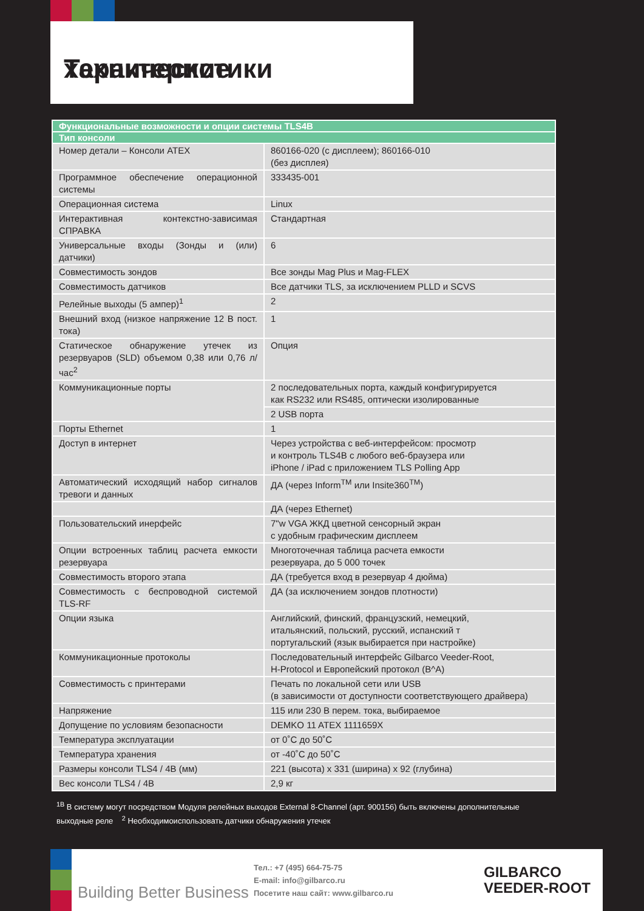Технические характеристики
| Функциональные возможности и опции системы TLS4B | |
| --- | --- |
| Тип консоли | |
| Номер детали – Консоли ATEX | 860166-020 (с дисплеем); 860166-010 (без дисплея) |
| Программное обеспечение операционной системы | 333435-001 |
| Операционная система | Linux |
| Интерактивная контекстно-зависимая СПРАВКА | Стандартная |
| Универсальные входы (Зонды и (или) датчики) | 6 |
| Совместимость зондов | Все зонды Mag Plus и Mag-FLEX |
| Совместимость датчиков | Все датчики TLS, за исключением PLLD и SCVS |
| Релейные выходы (5 ампер)<sup>1</sup> | 2 |
| Внешний вход (низкое напряжение 12 В пост. тока) | 1 |
| Статическое обнаружение утечек из резервуаров (SLD) объемом 0,38 или 0,76 л/час<sup>2</sup> | Опция |
| Коммуникационные порты | 2 последовательных порта, каждый конфигурируется как RS232 или RS485, оптически изолированные |
| | 2 USB порта |
| Порты Ethernet | 1 |
| Доступ в интернет | Через устройства с веб-интерфейсом: просмотр и контроль TLS4B с любого веб-браузера или iPhone / iPad с приложением TLS Polling App |
| Автоматический исходящий набор сигналов тревоги и данных | ДА (через Inform<sup>TM</sup> или Insite360<sup>TM</sup>) |
| | ДА (через Ethernet) |
| Пользовательский инерфейс | 7"w VGA ЖКД цветной сенсорный экран с удобным графическим дисплеем |
| Опции встроенных таблиц расчета емкости резервуара | Многоточечная таблица расчета емкости резервуара, до 5 000 точек |
| Совместимость второго этапа | ДА (требуется вход в резервуар 4 дюйма) |
| Совместимость с беспроводной системой TLS-RF | ДА (за исключением зондов плотности) |
| Опции языка | Английский, финский, французский, немецкий, итальянский, польский, русский, испанский т португальский (язык выбирается при настройке) |
| Коммуникационные протоколы | Последовательный интерфейс Gilbarco Veeder-Root, H-Protocol и Европейский протокол (B^A) |
| Совместимость с принтерами | Печать по локальной сети или USB (в зависимости от доступности соответствующего драйвера) |
| Напряжение | 115 или 230 В перем. тока, выбираемое |
| Допущение по условиям безопасности | DEMKO 11 ATEX 1111659X |
| Температура эксплуатации | от 0˚C до 50˚C |
| Температура хранения | от -40˚C до 50˚C |
| Размеры консоли TLS4 / 4B (мм) | 221 (высота) x 331 (ширина) x 92 (глубина) |
| Вес консоли TLS4 / 4B | 2,9 кг |
<sup>1B</sup> В систему могут посредством Модуля релейных выходов External 8-Channel (арт. 900156) быть включены дополнительные выходные реле <sup>2</sup> Необходимоиспользовать датчики обнаружения утечек
Building Better Business
Тел.: +7 (495) 664-75-75
E-mail: info@gilbarco.ru
Посетите наш сайт: www.gilbarco.ru
GILBARCO
VEEDER-ROOT